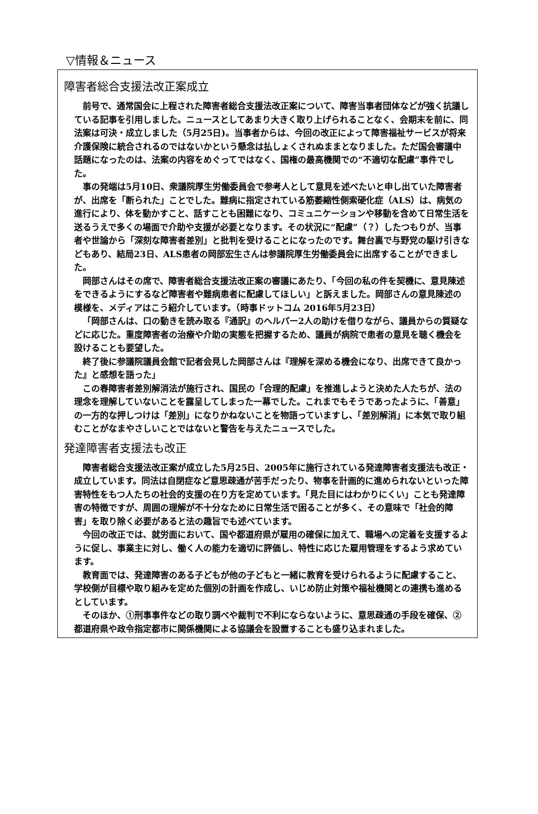▽情報＆ニュース
障害者総合支援法改正案成立
前号で、通常国会に上程された障害者総合支援法改正案について、障害当事者団体などが強く抗議している記事を引用しました。ニュースとしてあまり大きく取り上げられることなく、会期末を前に、同法案は可決・成立しました（5月25日)。当事者からは、今回の改正によって障害福祉サービスが将来介護保険に統合されるのではないかという懸念は払しょくされぬままとなりました。ただ国会審議中話題になったのは、法案の内容をめぐってではなく、国権の最高機関での“不適切な配慮”事件でした。
事の発端は5月10日、衆議院厚生労働委員会で参考人として意見を述べたいと申し出ていた障害者が、出席を「断られた」ことでした。難病に指定されている筋萎縮性側索硬化症（ALS）は、病気の進行により、体を動かすこと、話すことも困難になり、コミュニケーションや移動を含めて日常生活を送るうえで多くの場面で介助や支援が必要となります。その状況に“配慮”（？）したつもりが、当事者や世論から「深刻な障害者差別」と批判を受けることになったのです。舞台裏で与野党の駆け引きなどもあり、結局23日、ALS患者の岡部宏生さんは参議院厚生労働委員会に出席することができました。
岡部さんはその席で、障害者総合支援法改正案の審議にあたり、「今回の私の件を契機に、意見陳述をできるようにするなど障害者や難病患者に配慮してほしい」と訴えました。岡部さんの意見陳述の模様を、メディアはこう紹介しています。（時事ドットコム 2016年5月23日）
「岡部さんは、口の動きを読み取る『通訳』のヘルパー2人の助けを借りながら、議員からの質疑などに応じた。重度障害者の治療や介助の実態を把握するため、議員が病院で患者の意見を聴く機会を設けることも要望した。
終了後に参議院議員会館で記者会見した岡部さんは『理解を深める機会になり、出席できて良かった』と感想を語った」
この春障害者差別解消法が施行され、国民の「合理的配慮」を推進しようと決めた人たちが、法の理念を理解していないことを露呈してしまった一幕でした。これまでもそうであったように、「善意」の一方的な押しつけは「差別」になりかねないことを物語っていますし、「差別解消」に本気で取り組むことがなまやさしいことではないと警告を与えたニュースでした。
発達障害者支援法も改正
障害者総合支援法改正案が成立した5月25日、2005年に施行されている発達障害者支援法も改正・成立しています。同法は自閉症など意思疎通が苦手だったり、物事を計画的に進められないといった障害特性をもつ人たちの社会的支援の在り方を定めています。「見た目にはわかりにくい」ことも発達障害の特徴ですが、周囲の理解が不十分なために日常生活で困ることが多く、その意味で「社会的障害」を取り除く必要があると法の趣旨でも述べています。
今回の改正では、就労面において、国や都道府県が雇用の確保に加えて、職場への定着を支援するように促し、事業主に対し、働く人の能力を適切に評価し、特性に応じた雇用管理をするよう求めています。
教育面では、発達障害のある子どもが他の子どもと一緒に教育を受けられるように配慮すること、学校側が目標や取り組みを定めた個別の計画を作成し、いじめ防止対策や福祉機関との連携も進めるとしています。
そのほか、①刑事事件などの取り調べや裁判で不利にならないように、意思疎通の手段を確保、②都道府県や政令指定都市に関係機関による協議会を設置することも盛り込まれました。